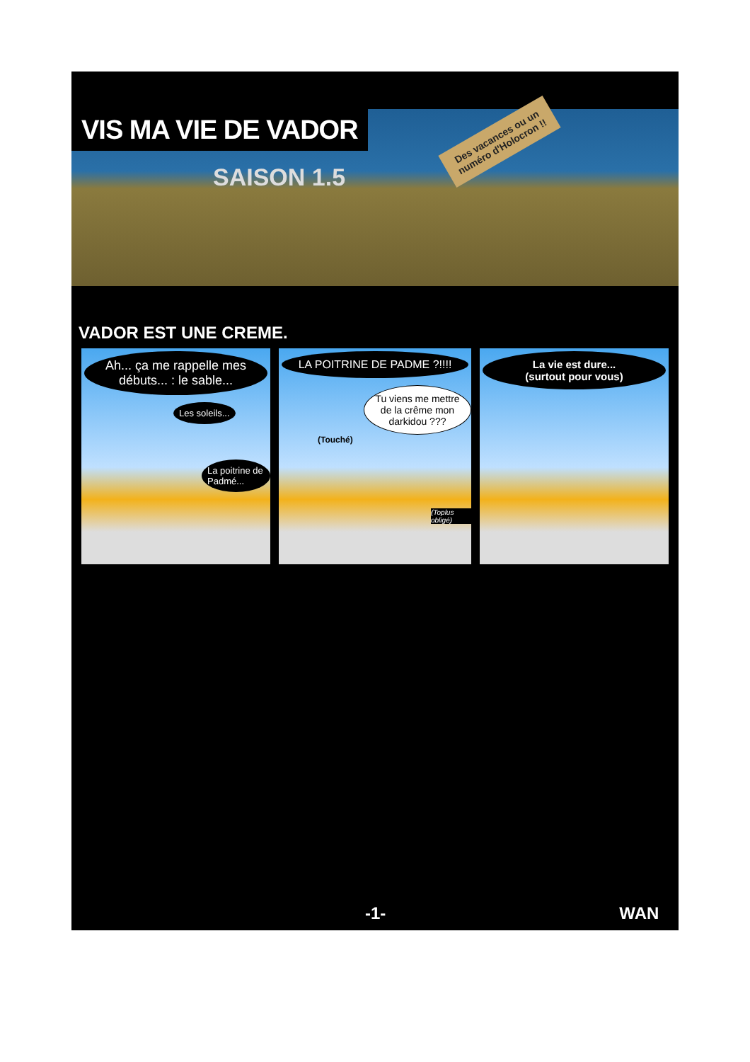VIS MA VIE DE VADOR
SAISON 1.5
Des vacances ou un numéro d'Holocron !!
VADOR EST UNE CREME.
Ah... ça me rappelle mes débuts... : le sable...
Les soleils...
La poitrine de Padmé...
LA POITRINE DE PADME ?!!!!
Tu viens me mettre de la crême mon darkidou ???
(Touché)
(Toplus obligé)
La vie est dure...
(surtout pour vous)
-1- WAN